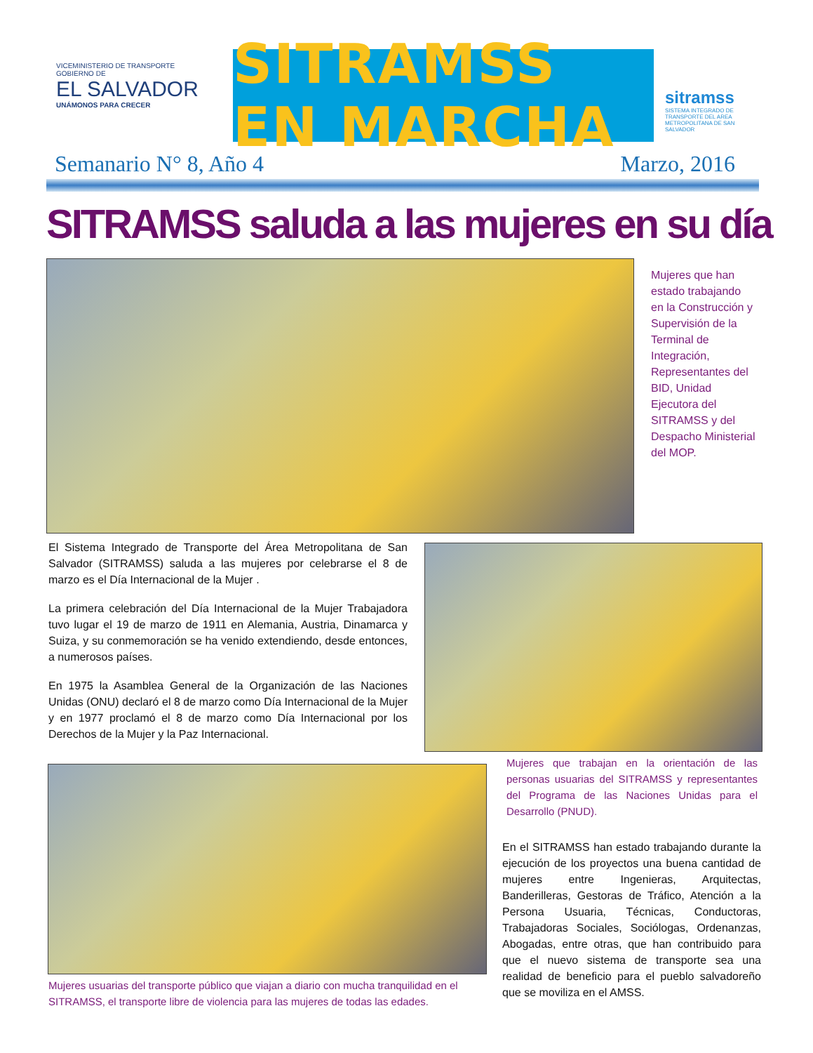VICEMINISTERIO DE TRANSPORTE
GOBIERNO DE
EL SALVADOR
UNÁMONOS PARA CRECER
SITRAMSS EN MARCHA
sitramss
SISTEMA INTEGRADO DE TRANSPORTE DEL AREA METROPOLITANA DE SAN SALVADOR
Semanario N° 8, Año 4 Marzo, 2016
SITRAMSS saluda a las mujeres en su día
Mujeres que han estado trabajando en la Construcción y Supervisión de la Terminal de Integración, Representantes del BID, Unidad Ejecutora del SITRAMSS y del Despacho Ministerial del MOP.
El Sistema Integrado de Transporte del Área Metropolitana de San Salvador (SITRAMSS) saluda a las mujeres por celebrarse el 8 de marzo es el Día Internacional de la Mujer .
La primera celebración del Día Internacional de la Mujer Trabajadora tuvo lugar el 19 de marzo de 1911 en Alemania, Austria, Dinamarca y Suiza, y su conmemoración se ha venido extendiendo, desde entonces, a numerosos países.
En 1975 la Asamblea General de la Organización de las Naciones Unidas (ONU) declaró el 8 de marzo como Día Internacional de la Mujer y en 1977 proclamó el 8 de marzo como Día Internacional por los Derechos de la Mujer y la Paz Internacional.
Mujeres que trabajan en la orientación de las personas usuarias del SITRAMSS y representantes del Programa de las Naciones Unidas para el Desarrollo (PNUD).
Mujeres usuarias del transporte público que viajan a diario con mucha tranquilidad en el SITRAMSS, el transporte libre de violencia para las mujeres de todas las edades.
En el SITRAMSS han estado trabajando durante la ejecución de los proyectos una buena cantidad de mujeres entre Ingenieras, Arquitectas, Banderilleras, Gestoras de Tráfico, Atención a la Persona Usuaria, Técnicas, Conductoras, Trabajadoras Sociales, Sociólogas, Ordenanzas, Abogadas, entre otras, que han contribuido para que el nuevo sistema de transporte sea una realidad de beneficio para el pueblo salvadoreño que se moviliza en el AMSS.